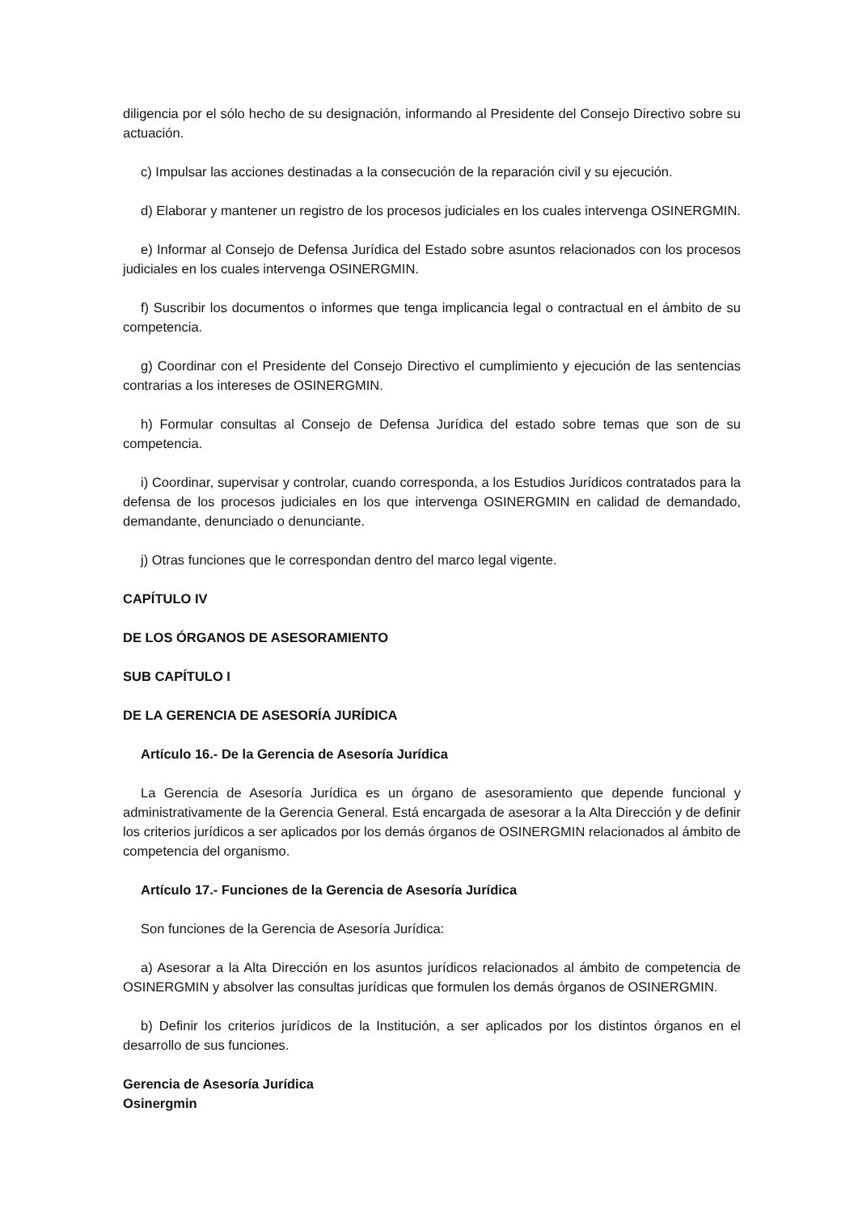diligencia por el sólo hecho de su designación, informando al Presidente del Consejo Directivo sobre su actuación.
c) Impulsar las acciones destinadas a la consecución de la reparación civil y su ejecución.
d) Elaborar y mantener un registro de los procesos judiciales en los cuales intervenga OSINERGMIN.
e) Informar al Consejo de Defensa Jurídica del Estado sobre asuntos relacionados con los procesos judiciales en los cuales intervenga OSINERGMIN.
f) Suscribir los documentos o informes que tenga implicancia legal o contractual en el ámbito de su competencia.
g) Coordinar con el Presidente del Consejo Directivo el cumplimiento y ejecución de las sentencias contrarias a los intereses de OSINERGMIN.
h) Formular consultas al Consejo de Defensa Jurídica del estado sobre temas que son de su competencia.
i) Coordinar, supervisar y controlar, cuando corresponda, a los Estudios Jurídicos contratados para la defensa de los procesos judiciales en los que intervenga OSINERGMIN en calidad de demandado, demandante, denunciado o denunciante.
j) Otras funciones que le correspondan dentro del marco legal vigente.
CAPÍTULO IV
DE LOS ÓRGANOS DE ASESORAMIENTO
SUB CAPÍTULO I
DE LA GERENCIA DE ASESORÍA JURÍDICA
Artículo 16.- De la Gerencia de Asesoría Jurídica
La Gerencia de Asesoría Jurídica es un órgano de asesoramiento que depende funcional y administrativamente de la Gerencia General. Está encargada de asesorar a la Alta Dirección y de definir los criterios jurídicos a ser aplicados por los demás órganos de OSINERGMIN relacionados al ámbito de competencia del organismo.
Artículo 17.- Funciones de la Gerencia de Asesoría Jurídica
Son funciones de la Gerencia de Asesoría Jurídica:
a) Asesorar a la Alta Dirección en los asuntos jurídicos relacionados al ámbito de competencia de OSINERGMIN y absolver las consultas jurídicas que formulen los demás órganos de OSINERGMIN.
b) Definir los criterios jurídicos de la Institución, a ser aplicados por los distintos órganos en el desarrollo de sus funciones.
Gerencia de Asesoría Jurídica
Osinergmin